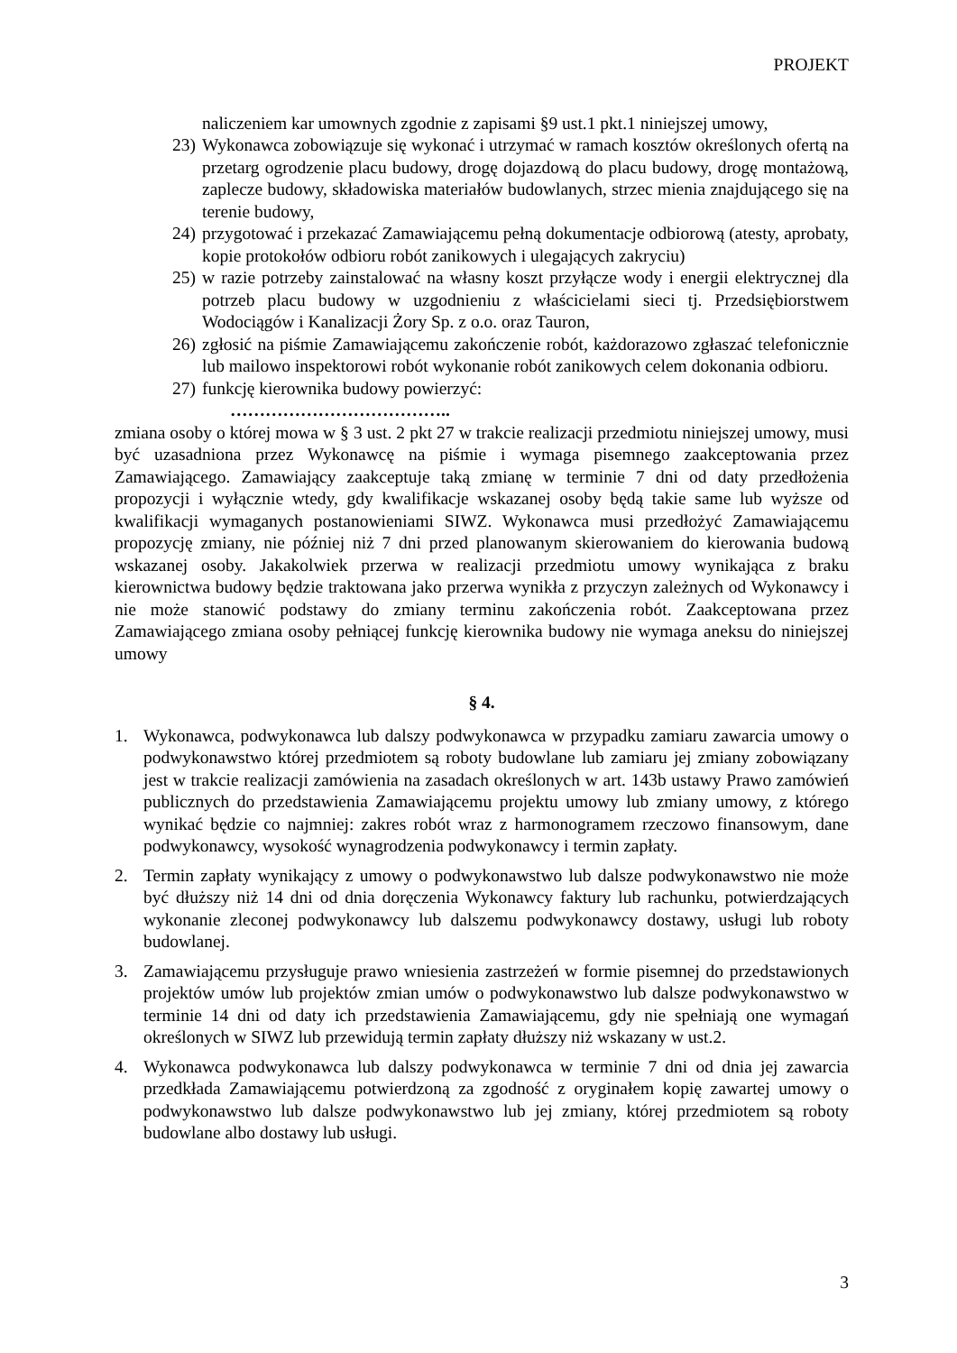PROJEKT
naliczeniem kar umownych zgodnie z zapisami §9 ust.1 pkt.1 niniejszej umowy,
23) Wykonawca zobowiązuje się wykonać i utrzymać w ramach kosztów określonych ofertą na przetarg ogrodzenie placu budowy, drogę dojazdową do placu budowy, drogę montażową, zaplecze budowy, składowiska materiałów budowlanych, strzec mienia znajdującego się na terenie budowy,
24) przygotować i przekazać Zamawiającemu pełną dokumentacje odbiorową (atesty, aprobaty, kopie protokołów odbioru robót zanikowych i ulegających zakryciu)
25) w razie potrzeby zainstalować na własny koszt przyłącze wody i energii elektrycznej dla potrzeb placu budowy w uzgodnieniu z właścicielami sieci tj. Przedsiębiorstwem Wodociągów i Kanalizacji Żory Sp. z o.o. oraz Tauron,
26) zgłosić na piśmie Zamawiającemu zakończenie robót, każdorazowo zgłaszać telefonicznie lub mailowo inspektorowi robót wykonanie robót zanikowych celem dokonania odbioru.
27) funkcję kierownika budowy powierzyć:
………………………………..
zmiana osoby o której mowa w § 3 ust. 2 pkt 27 w trakcie realizacji przedmiotu niniejszej umowy, musi być uzasadniona przez Wykonawcę na piśmie i wymaga pisemnego zaakceptowania przez Zamawiającego. Zamawiający zaakceptuje taką zmianę w terminie 7 dni od daty przedłożenia propozycji i wyłącznie wtedy, gdy kwalifikacje wskazanej osoby będą takie same lub wyższe od kwalifikacji wymaganych postanowieniami SIWZ. Wykonawca musi przedłożyć Zamawiającemu propozycję zmiany, nie później niż 7 dni przed planowanym skierowaniem do kierowania budową wskazanej osoby. Jakakolwiek przerwa w realizacji przedmiotu umowy wynikająca z braku kierownictwa budowy będzie traktowana jako przerwa wynikła z przyczyn zależnych od Wykonawcy i nie może stanowić podstawy do zmiany terminu zakończenia robót. Zaakceptowana przez Zamawiającego zmiana osoby pełniącej funkcję kierownika budowy nie wymaga aneksu do niniejszej umowy
§ 4.
1. Wykonawca, podwykonawca lub dalszy podwykonawca w przypadku zamiaru zawarcia umowy o podwykonawstwo której przedmiotem są roboty budowlane lub zamiaru jej zmiany zobowiązany jest w trakcie realizacji zamówienia na zasadach określonych w art. 143b ustawy Prawo zamówień publicznych do przedstawienia Zamawiającemu projektu umowy lub zmiany umowy, z którego wynikać będzie co najmniej: zakres robót wraz z harmonogramem rzeczowo finansowym, dane podwykonawcy, wysokość wynagrodzenia podwykonawcy i termin zapłaty.
2. Termin zapłaty wynikający z umowy o podwykonawstwo lub dalsze podwykonawstwo nie może być dłuższy niż 14 dni od dnia doręczenia Wykonawcy faktury lub rachunku, potwierdzających wykonanie zleconej podwykonawcy lub dalszemu podwykonawcy dostawy, usługi lub roboty budowlanej.
3. Zamawiającemu przysługuje prawo wniesienia zastrzeżeń w formie pisemnej do przedstawionych projektów umów lub projektów zmian umów o podwykonawstwo lub dalsze podwykonawstwo w terminie 14 dni od daty ich przedstawienia Zamawiającemu, gdy nie spełniają one wymagań określonych w SIWZ lub przewidują termin zapłaty dłuższy niż wskazany w ust.2.
4. Wykonawca podwykonawca lub dalszy podwykonawca w terminie 7 dni od dnia jej zawarcia przedkłada Zamawiającemu potwierdzoną za zgodność z oryginałem kopię zawartej umowy o podwykonawstwo lub dalsze podwykonawstwo lub jej zmiany, której przedmiotem są roboty budowlane albo dostawy lub usługi.
3